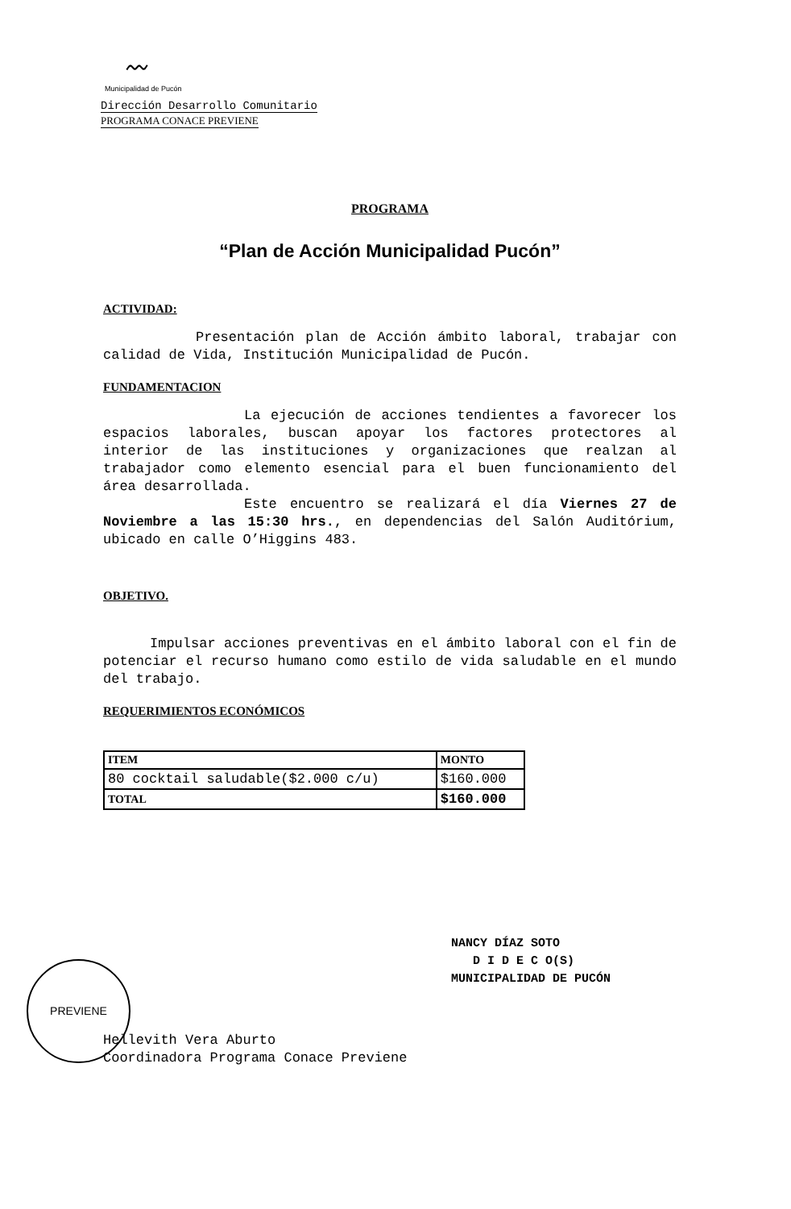〰
Municipalidad de Pucón
Dirección Desarrollo Comunitario
PROGRAMA CONACE PREVIENE
PROGRAMA
“Plan de Acción Municipalidad Pucón”
ACTIVIDAD:
Presentación plan de Acción ámbito laboral, trabajar con calidad de Vida, Institución Municipalidad de Pucón.
FUNDAMENTACION
La ejecución de acciones tendientes a favorecer los espacios laborales, buscan apoyar los factores protectores al interior de las instituciones y organizaciones que realzan al trabajador como elemento esencial para el buen funcionamiento del área desarrollada.
Este encuentro se realizará el día Viernes 27 de Noviembre a las 15:30 hrs., en dependencias del Salón Auditórium, ubicado en calle O’Higgins 483.
OBJETIVO.
Impulsar acciones preventivas en el ámbito laboral con el fin de potenciar el recurso humano como estilo de vida saludable en el mundo del trabajo.
REQUERIMIENTOS ECONÓMICOS
| ITEM | MONTO |
| --- | --- |
| 80 cocktail saludable($2.000 c/u) | $160.000 |
| TOTAL | $160.000 |
NANCY DÍAZ SOTO
D I D E C O(S)
MUNICIPALIDAD DE PUCÓN
PREVIENE
Hellevith Vera Aburto
Coordinadora Programa Conace Previene